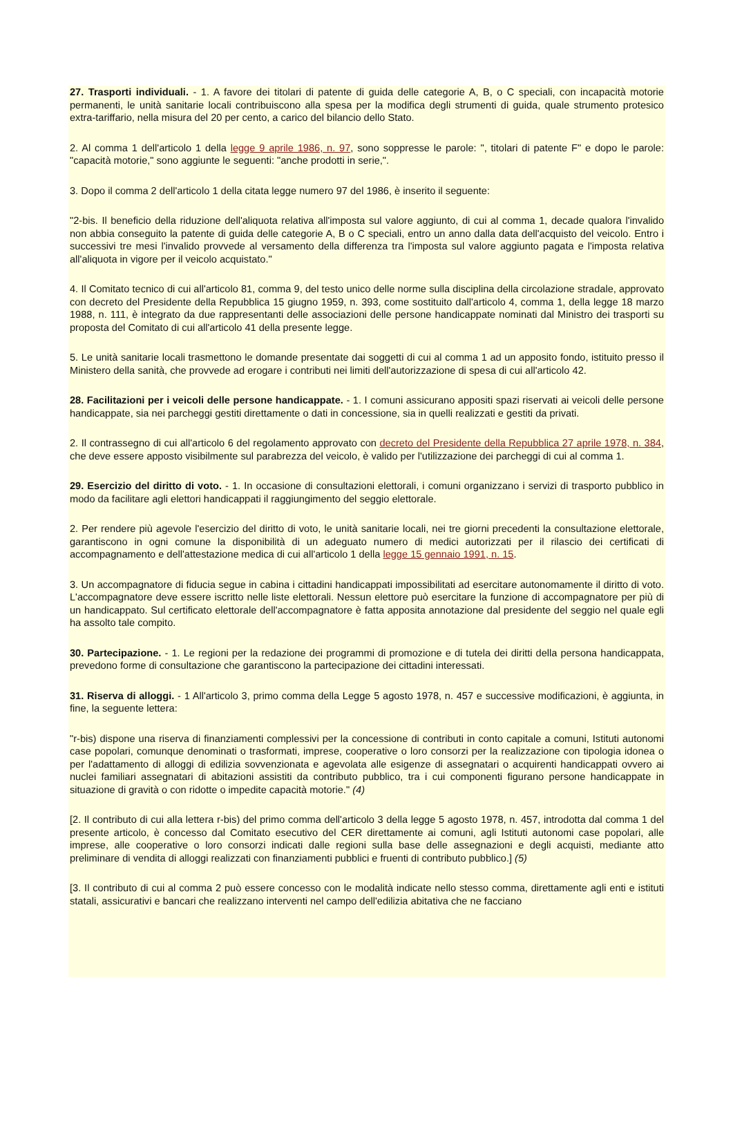27. Trasporti individuali. - 1. A favore dei titolari di patente di guida delle categorie A, B, o C speciali, con incapacità motorie permanenti, le unità sanitarie locali contribuiscono alla spesa per la modifica degli strumenti di guida, quale strumento protesico extra-tariffario, nella misura del 20 per cento, a carico del bilancio dello Stato.
2. Al comma 1 dell'articolo 1 della legge 9 aprile 1986, n. 97, sono soppresse le parole: ", titolari di patente F" e dopo le parole: "capacità motorie," sono aggiunte le seguenti: "anche prodotti in serie,".
3. Dopo il comma 2 dell'articolo 1 della citata legge numero 97 del 1986, è inserito il seguente:
"2-bis. Il beneficio della riduzione dell'aliquota relativa all'imposta sul valore aggiunto, di cui al comma 1, decade qualora l'invalido non abbia conseguito la patente di guida delle categorie A, B o C speciali, entro un anno dalla data dell'acquisto del veicolo. Entro i successivi tre mesi l'invalido provvede al versamento della differenza tra l'imposta sul valore aggiunto pagata e l'imposta relativa all'aliquota in vigore per il veicolo acquistato."
4. Il Comitato tecnico di cui all'articolo 81, comma 9, del testo unico delle norme sulla disciplina della circolazione stradale, approvato con decreto del Presidente della Repubblica 15 giugno 1959, n. 393, come sostituito dall'articolo 4, comma 1, della legge 18 marzo 1988, n. 111, è integrato da due rappresentanti delle associazioni delle persone handicappate nominati dal Ministro dei trasporti su proposta del Comitato di cui all'articolo 41 della presente legge.
5. Le unità sanitarie locali trasmettono le domande presentate dai soggetti di cui al comma 1 ad un apposito fondo, istituito presso il Ministero della sanità, che provvede ad erogare i contributi nei limiti dell'autorizzazione di spesa di cui all'articolo 42.
28. Facilitazioni per i veicoli delle persone handicappate. - 1. I comuni assicurano appositi spazi riservati ai veicoli delle persone handicappate, sia nei parcheggi gestiti direttamente o dati in concessione, sia in quelli realizzati e gestiti da privati.
2. Il contrassegno di cui all'articolo 6 del regolamento approvato con decreto del Presidente della Repubblica 27 aprile 1978, n. 384, che deve essere apposto visibilmente sul parabrezza del veicolo, è valido per l'utilizzazione dei parcheggi di cui al comma 1.
29. Esercizio del diritto di voto. - 1. In occasione di consultazioni elettorali, i comuni organizzano i servizi di trasporto pubblico in modo da facilitare agli elettori handicappati il raggiungimento del seggio elettorale.
2. Per rendere più agevole l'esercizio del diritto di voto, le unità sanitarie locali, nei tre giorni precedenti la consultazione elettorale, garantiscono in ogni comune la disponibilità di un adeguato numero di medici autorizzati per il rilascio dei certificati di accompagnamento e dell'attestazione medica di cui all'articolo 1 della legge 15 gennaio 1991, n. 15.
3. Un accompagnatore di fiducia segue in cabina i cittadini handicappati impossibilitati ad esercitare autonomamente il diritto di voto. L'accompagnatore deve essere iscritto nelle liste elettorali. Nessun elettore può esercitare la funzione di accompagnatore per più di un handicappato. Sul certificato elettorale dell'accompagnatore è fatta apposita annotazione dal presidente del seggio nel quale egli ha assolto tale compito.
30. Partecipazione. - 1. Le regioni per la redazione dei programmi di promozione e di tutela dei diritti della persona handicappata, prevedono forme di consultazione che garantiscono la partecipazione dei cittadini interessati.
31. Riserva di alloggi. - 1 All'articolo 3, primo comma della Legge 5 agosto 1978, n. 457 e successive modificazioni, è aggiunta, in fine, la seguente lettera:
"r-bis) dispone una riserva di finanziamenti complessivi per la concessione di contributi in conto capitale a comuni, Istituti autonomi case popolari, comunque denominati o trasformati, imprese, cooperative o loro consorzi per la realizzazione con tipologia idonea o per l'adattamento di alloggi di edilizia sovvenzionata e agevolata alle esigenze di assegnatari o acquirenti handicappati ovvero ai nuclei familiari assegnatari di abitazioni assistiti da contributo pubblico, tra i cui componenti figurano persone handicappate in situazione di gravità o con ridotte o impedite capacità motorie." (4)
[2. Il contributo di cui alla lettera r-bis) del primo comma dell'articolo 3 della legge 5 agosto 1978, n. 457, introdotta dal comma 1 del presente articolo, è concesso dal Comitato esecutivo del CER direttamente ai comuni, agli Istituti autonomi case popolari, alle imprese, alle cooperative o loro consorzi indicati dalle regioni sulla base delle assegnazioni e degli acquisti, mediante atto preliminare di vendita di alloggi realizzati con finanziamenti pubblici e fruenti di contributo pubblico.] (5)
[3. Il contributo di cui al comma 2 può essere concesso con le modalità indicate nello stesso comma, direttamente agli enti e istituti statali, assicurativi e bancari che realizzano interventi nel campo dell'edilizia abitativa che ne facciano